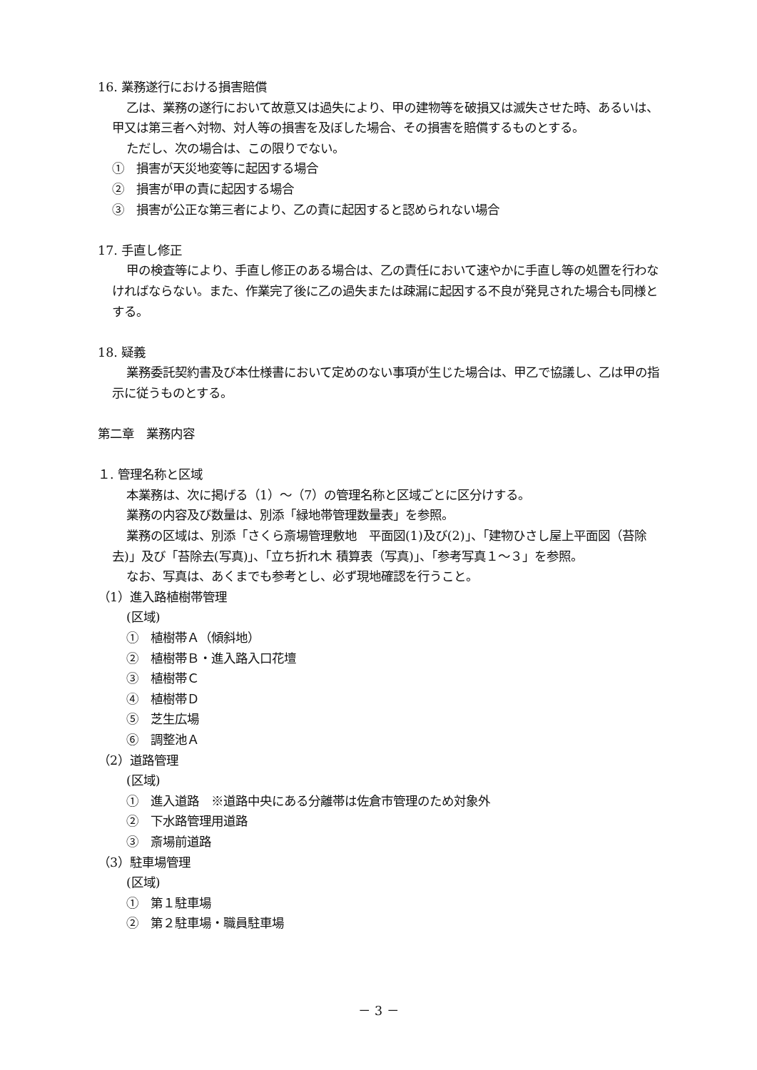16. 業務遂行における損害賠償
乙は、業務の遂行において故意又は過失により、甲の建物等を破損又は滅失させた時、あるいは、甲又は第三者へ対物、対人等の損害を及ぼした場合、その損害を賠償するものとする。
ただし、次の場合は、この限りでない。
①　損害が天災地変等に起因する場合
②　損害が甲の責に起因する場合
③　損害が公正な第三者により、乙の責に起因すると認められない場合
17. 手直し修正
甲の検査等により、手直し修正のある場合は、乙の責任において速やかに手直し等の処置を行わなければならない。また、作業完了後に乙の過失または疎漏に起因する不良が発見された場合も同様とする。
18. 疑義
業務委託契約書及び本仕様書において定めのない事項が生じた場合は、甲乙で協議し、乙は甲の指示に従うものとする。
第二章　業務内容
１. 管理名称と区域
本業務は、次に掲げる（1）～（7）の管理名称と区域ごとに区分けする。
業務の内容及び数量は、別添「緑地帯管理数量表」を参照。
業務の区域は、別添「さくら斎場管理敷地　平面図(1)及び(2)」、「建物ひさし屋上平面図（苔除去)」及び「苔除去(写真)」、「立ち折れ木 積算表（写真)」、「参考写真１～３」を参照。
なお、写真は、あくまでも参考とし、必ず現地確認を行うこと。
（1）進入路植樹帯管理
(区域)
①　植樹帯Ａ（傾斜地）
②　植樹帯Ｂ・進入路入口花壇
③　植樹帯Ｃ
④　植樹帯Ｄ
⑤　芝生広場
⑥　調整池Ａ
（2）道路管理
(区域)
①　進入道路　※道路中央にある分離帯は佐倉市管理のため対象外
②　下水路管理用道路
③　斎場前道路
（3）駐車場管理
(区域)
①　第１駐車場
②　第２駐車場・職員駐車場
－ 3 －